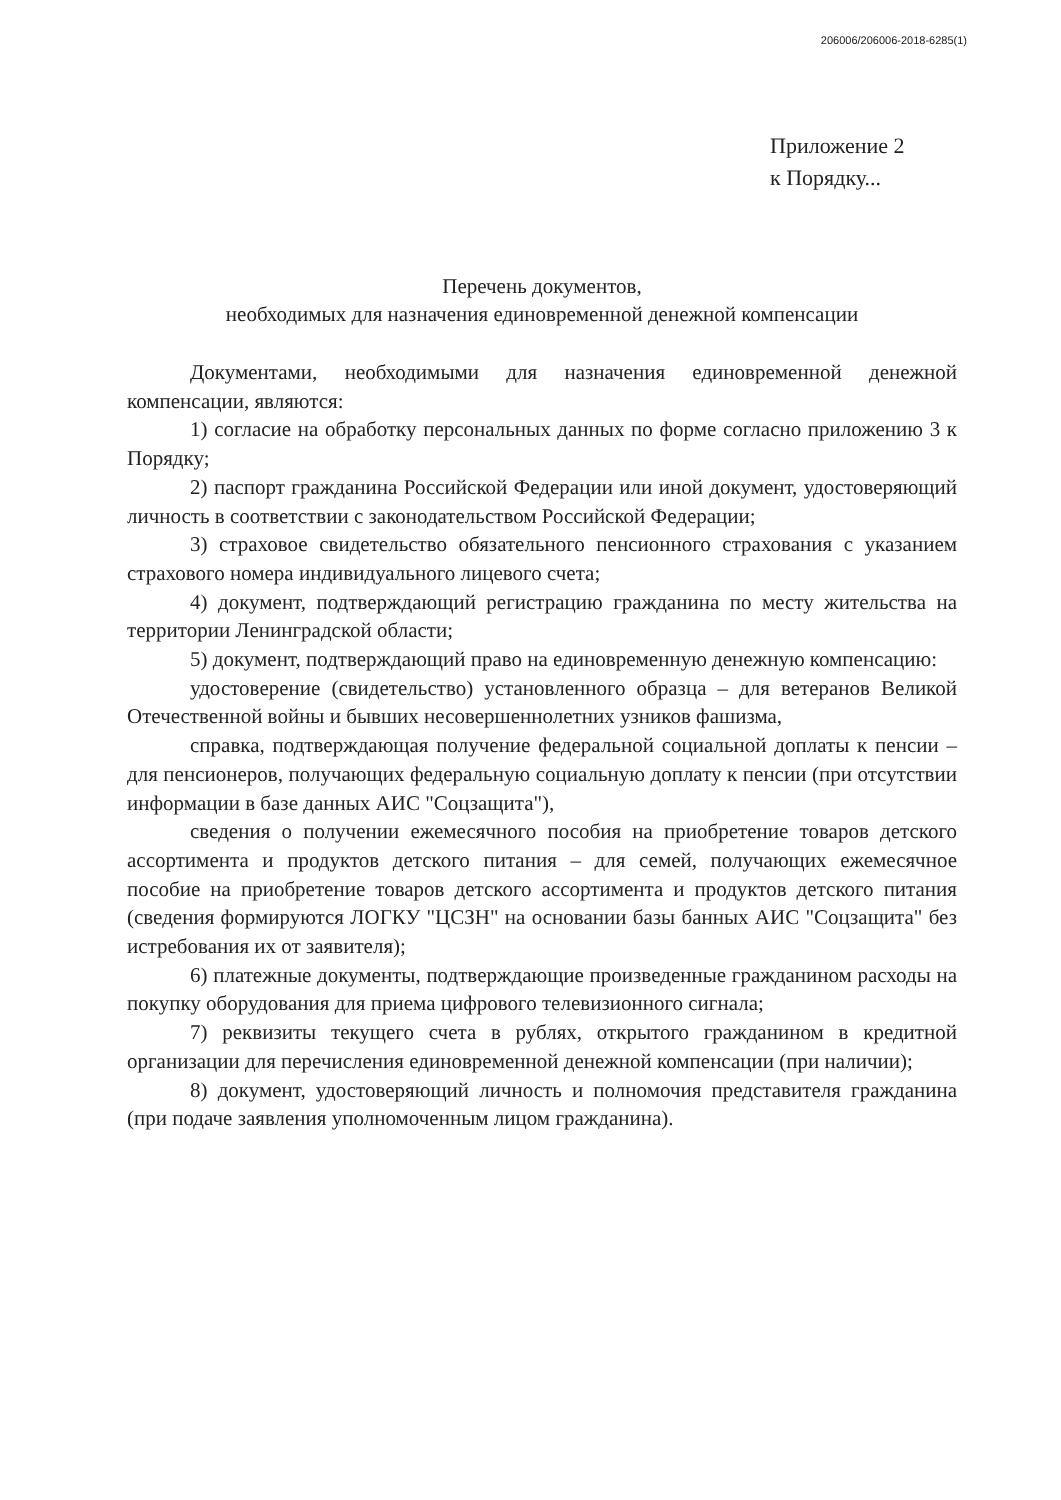206006/206006-2018-6285(1)
Приложение 2
к Порядку...
Перечень документов,
необходимых для назначения единовременной денежной компенсации
Документами, необходимыми для назначения единовременной денежной компенсации, являются:
1) согласие на обработку персональных данных по форме согласно приложению 3 к Порядку;
2) паспорт гражданина Российской Федерации или иной документ, удостоверяющий личность в соответствии с законодательством Российской Федерации;
3) страховое свидетельство обязательного пенсионного страхования с указанием страхового номера индивидуального лицевого счета;
4) документ, подтверждающий регистрацию гражданина по месту жительства на территории Ленинградской области;
5) документ, подтверждающий право на единовременную денежную компенсацию:
удостоверение (свидетельство) установленного образца – для ветеранов Великой Отечественной войны и бывших несовершеннолетних узников фашизма,
справка, подтверждающая получение федеральной социальной доплаты к пенсии – для пенсионеров, получающих федеральную социальную доплату к пенсии (при отсутствии информации в базе данных АИС "Соцзащита"),
сведения о получении ежемесячного пособия на приобретение товаров детского ассортимента и продуктов детского питания – для семей, получающих ежемесячное пособие на приобретение товаров детского ассортимента и продуктов детского питания (сведения формируются ЛОГКУ "ЦСЗН" на основании базы банных АИС "Соцзащита" без истребования их от заявителя);
6) платежные документы, подтверждающие произведенные гражданином расходы на покупку оборудования для приема цифрового телевизионного сигнала;
7) реквизиты текущего счета в рублях, открытого гражданином в кредитной организации для перечисления единовременной денежной компенсации (при наличии);
8) документ, удостоверяющий личность и полномочия представителя гражданина (при подаче заявления уполномоченным лицом гражданина).